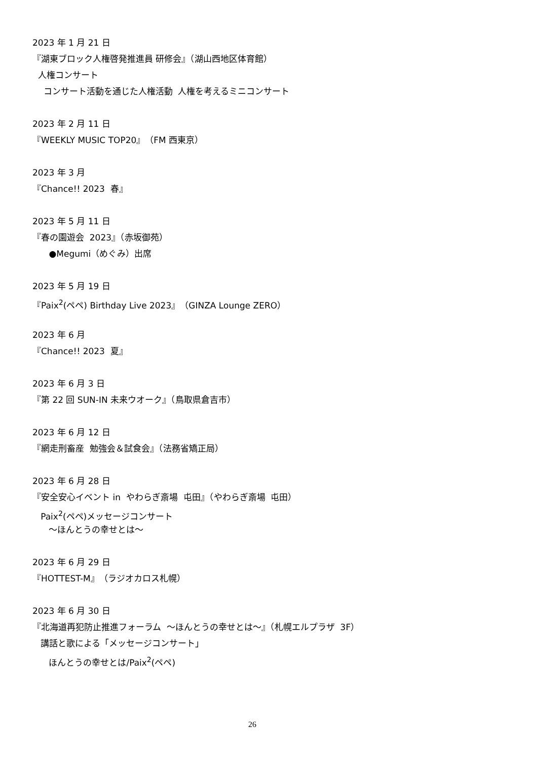2023 年 1 月 21 日
『湖東ブロック人権啓発推進員 研修会』（湖山西地区体育館）
人権コンサート
コンサート活動を通じた人権活動 人権を考えるミニコンサート
2023 年 2 月 11 日
『WEEKLY MUSIC TOP20』（FM 西東京）
2023 年 3 月
『Chance!! 2023 春』
2023 年 5 月 11 日
『春の園遊会 2023』（赤坂御苑）
●Megumi（めぐみ）出席
2023 年 5 月 19 日
『Paix<sup>2</sup>(ペペ) Birthday Live 2023』（GINZA Lounge ZERO）
2023 年 6 月
『Chance!! 2023 夏』
2023 年 6 月 3 日
『第 22 回 SUN-IN 未来ウオーク』（鳥取県倉吉市）
2023 年 6 月 12 日
『網走刑畜産 勉強会＆試食会』（法務省矯正局）
2023 年 6 月 28 日
『安全安心イベント in やわらぎ斎場 屯田』（やわらぎ斎場 屯田）
Paix<sup>2</sup>(ペペ)メッセージコンサート
～ほんとうの幸せとは～
2023 年 6 月 29 日
『HOTTEST-M』（ラジオカロス札幌）
2023 年 6 月 30 日
『北海道再犯防止推進フォーラム ～ほんとうの幸せとは～』（札幌エルプラザ 3F）
講話と歌による「メッセージコンサート」
ほんとうの幸せとは/Paix<sup>2</sup>(ペペ)
26